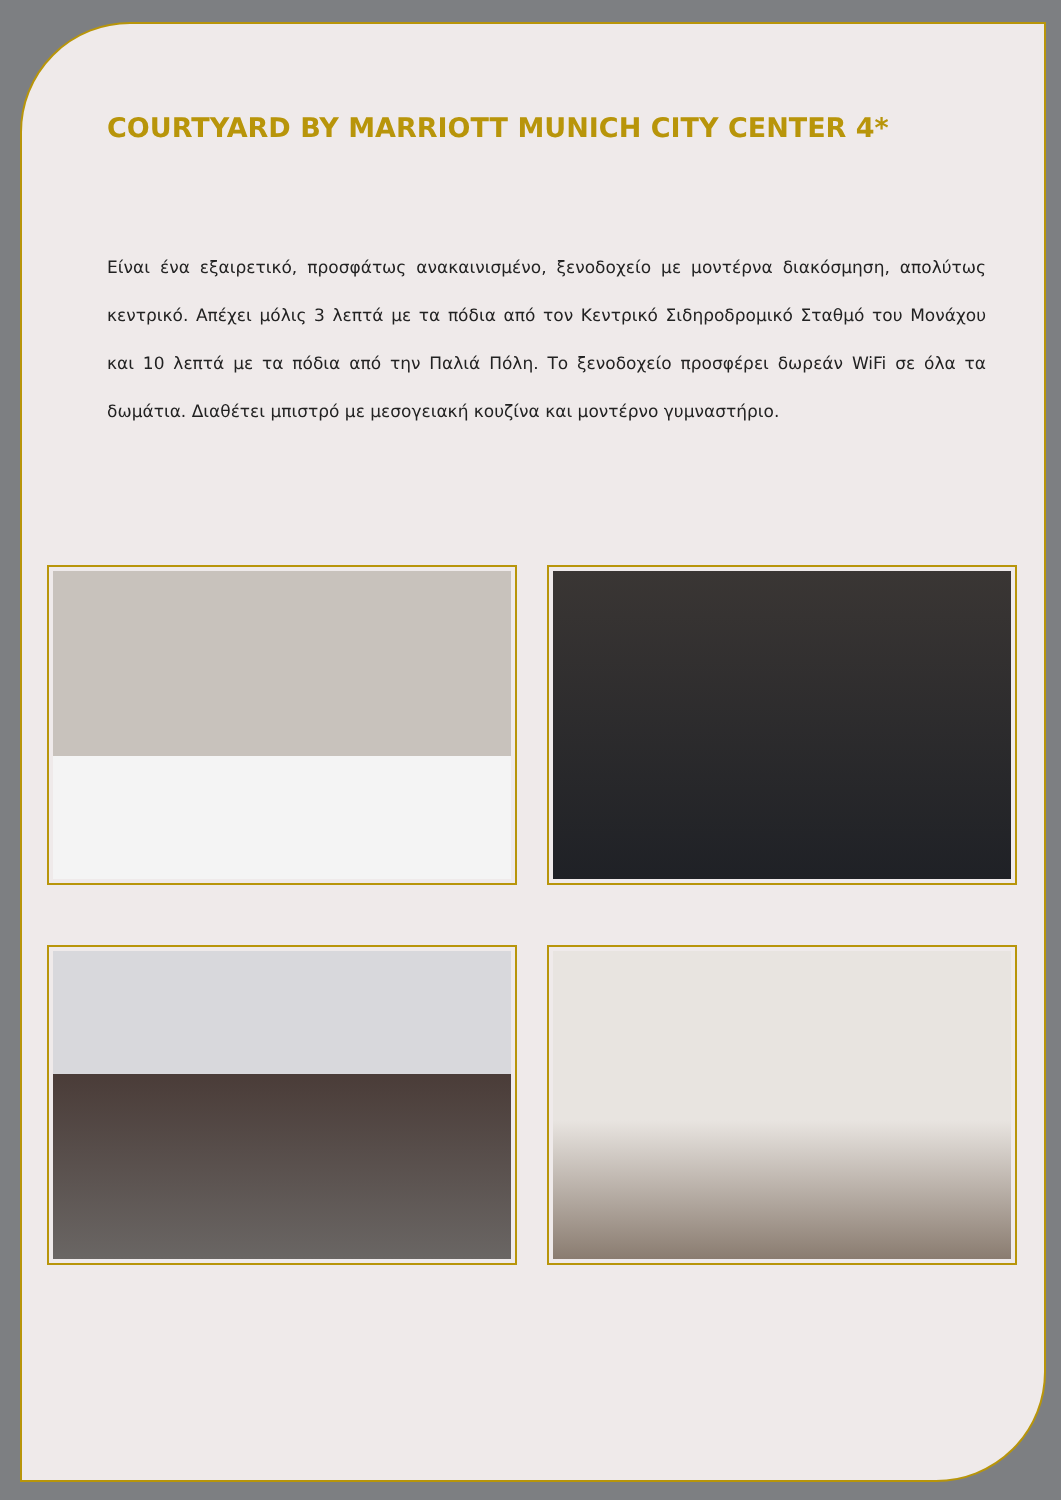COURTYARD BY MARRIOTT MUNICH CITY CENTER 4*
Είναι ένα εξαιρετικό, προσφάτως ανακαινισμένο, ξενοδοχείο με μοντέρνα διακόσμηση, απολύτως κεντρικό. Απέχει μόλις 3 λεπτά με τα πόδια από τον Κεντρικό Σιδηροδρομικό Σταθμό του Μονάχου και 10 λεπτά με τα πόδια από την Παλιά Πόλη. Το ξενοδοχείο προσφέρει δωρεάν WiFi σε όλα τα δωμάτια. Διαθέτει μπιστρό με μεσογειακή κουζίνα και μοντέρνο γυμναστήριο.